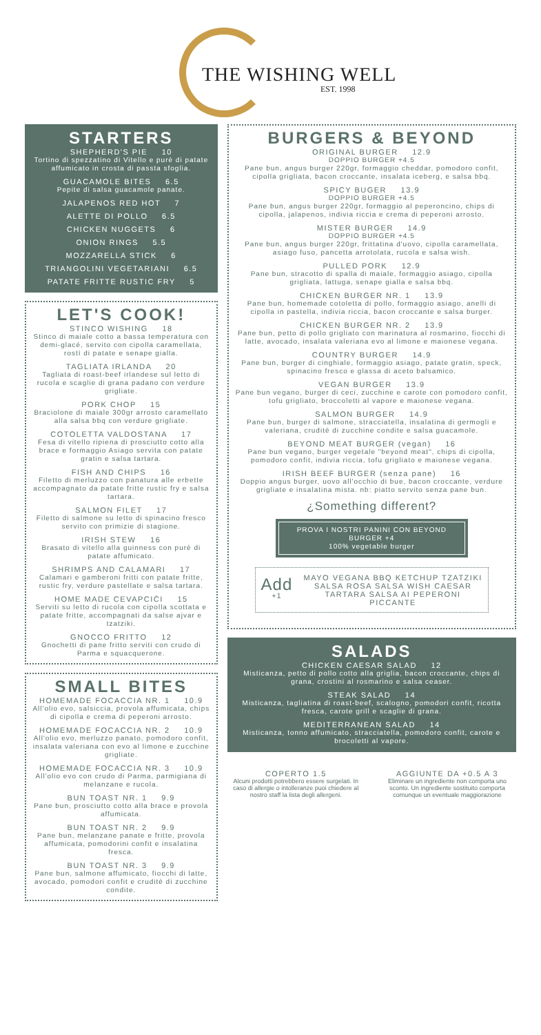THE WISHING WELL
EST. 1998
STARTERS
SHEPHERD'S PIE 10
Tortino di spezzatino di Vitello e purè di patate affumicato in crosta di passta sfoglia.
GUACAMOLE BITES 6.5
Pepite di salsa guacamole panate.
JALAPENOS RED HOT 7
ALETTE DI POLLO 6.5
CHICKEN NUGGETS 6
ONION RINGS 5.5
MOZZARELLA STICK 6
TRIANGOLINI VEGETARIANI 6.5
PATATE FRITTE RUSTIC FRY 5
LET'S COOK!
STINCO WISHING 18
Stinco di maiale cotto a bassa temperatura con demi-glacé, servito con cipolla caramellata, rostì di patate e senape gialla.
TAGLIATA IRLANDA 20
Tagliata di roast-beef irlandese sul letto di rucola e scaglie di grana padano con verdure grigliate.
PORK CHOP 15
Braciolone di maiale 300gr arrosto caramellato alla salsa bbq con verdure grigliate.
COTOLETTA VALDOSTANA 17
Fesa di vitello ripiena di prosciutto cotto alla brace e formaggio Asiago servita con patate gratin e salsa tartara.
FISH AND CHIPS 16
Filetto di merluzzo con panatura alle erbette accompagnato da patate fritte rustic fry e salsa tartara.
SALMON FILET 17
Filetto di salmone su letto di spinacino fresco servito con primizie di stagione.
IRISH STEW 16
Brasato di vitello alla guinness con purè di patate affumicato.
SHRIMPS AND CALAMARI 17
Calamari e gamberoni fritti con patate fritte, rustic fry, verdure pastellate e salsa tartara.
HOME MADE CEVAPCIĊI 15
Serviti su letto di rucola con cipolla scottata e patate fritte, accompagnati da salse ajvar e tzatziki.
GNOCCO FRITTO 12
Gnochetti di pane fritto serviti con crudo di Parma e squacquerone.
SMALL BITES
HOMEMADE FOCACCIA NR. 1 10.9
All'olio evo, salsiccia, provola affumicata, chips di cipolla e crema di peperoni arrosto.
HOMEMADE FOCACCIA NR. 2 10.9
All'olio evo, merluzzo panato, pomodoro confit, insalata valeriana con evo al limone e zucchine grigliate.
HOMEMADE FOCACCIA NR. 3 10.9
All'olio evo con crudo di Parma, parmigiana di melanzane e rucola.
BUN TOAST NR. 1 9.9
Pane bun, prosciutto cotto alla brace e provola affumicata.
BUN TOAST NR. 2 9.9
Pane bun, melanzane panate e fritte, provola affumicata, pomodorini confit e insalatina fresca.
BUN TOAST NR. 3 9.9
Pane bun, salmone affumicato, fiocchi di latte, avocado, pomodori confit e cruditè di zucchine condite.
BURGERS & BEYOND
ORIGINAL BURGER 12.9
DOPPIO BURGER +4.5
Pane bun, angus burger 220gr, formaggio cheddar, pomodoro confit, cipolla grigliata, bacon croccante, insalata iceberg, e salsa bbq.
SPICY BUGER 13.9
DOPPIO BURGER +4.5
Pane bun, angus burger 220gr, formaggio al peperoncino, chips di cipolla, jalapenos, indivia riccia e crema di peperoni arrosto.
MISTER BURGER 14.9
DOPPIO BURGER +4.5
Pane bun, angus burger 220gr, frittatina d'uovo, cipolla caramellata, asiago fuso, pancetta arrotolata, rucola e salsa wish.
PULLED PORK 12.9
Pane bun, stracotto di spalla di maiale, formaggio asiago, cipolla grigliata, lattuga, senape gialla e salsa bbq.
CHICKEN BURGER NR. 1 13.9
Pane bun, homemade cotoletta di pollo, formaggio asiago, anelli di cipolla in pastella, indivia riccia, bacon croccante e salsa burger.
CHICKEN BURGER NR. 2 13.9
Pane bun, petto di pollo grigliato con marinatura al rosmarino, fiocchi di latte, avocado, insalata valeriana evo al limone e maionese vegana.
COUNTRY BURGER 14.9
Pane bun, burger di cinghiale, formaggio asiago, patate gratin, speck, spinacino fresco e glassa di aceto balsamico.
VEGAN BURGER 13.9
Pane bun vegano, burger di ceci, zucchine e carote con pomodoro confit, tofu grigliato, broccoletti al vapore e maionese vegana.
SALMON BURGER 14.9
Pane bun, burger di salmone, stracciatella, insalatina di germogli e valeriana, cruditè di zucchine condite e salsa guacamole.
BEYOND MEAT BURGER (vegan) 16
Pane bun vegano, burger vegetale "beyond meat", chips di cipolla, pomodoro confit, indivia riccia, tofu grigliato e maionese vegana.
IRISH BEEF BURGER (senza pane) 16
Doppio angus burger, uovo all'occhio di bue, bacon croccante, verdure grigliate e insalatina mista. nb: piatto servito senza pane bun.
¿Something different?
PROVA I NOSTRI PANINI CON BEYOND BURGER +4
100% vegetable burger
Add +1 MAYO VEGANA BBQ KETCHUP TZATZIKI SALSA ROSA SALSA WISH CAESAR TARTARA SALSA AI PEPERONI PICCANTE
SALADS
CHICKEN CAESAR SALAD 12
Misticanza, petto di pollo cotto alla griglia, bacon croccante, chips di grana, crostini al rosmarino e salsa ceaser.
STEAK SALAD 14
Misticanza, tagliatina di roast-beef, scalogno, pomodori confit, ricotta fresca, carote grill e scaglie di grana.
MEDITERRANEAN SALAD 14
Misticanza, tonno affumicato, stracciatella, pomodoro confit, carote e brocoletti al vapore.
COPERTO 1.5
Alcuni prodotti potrebbero essere surgelati. In caso di allergie o intolleranze puoi chiedere al nostro staff la lista degli allergeni.
AGGIUNTE DA +0.5 A 3
Eliminare un ingrediente non comporta uno sconto. Un ingrediente sostituito comporta comunque un eventuale maggiorazione